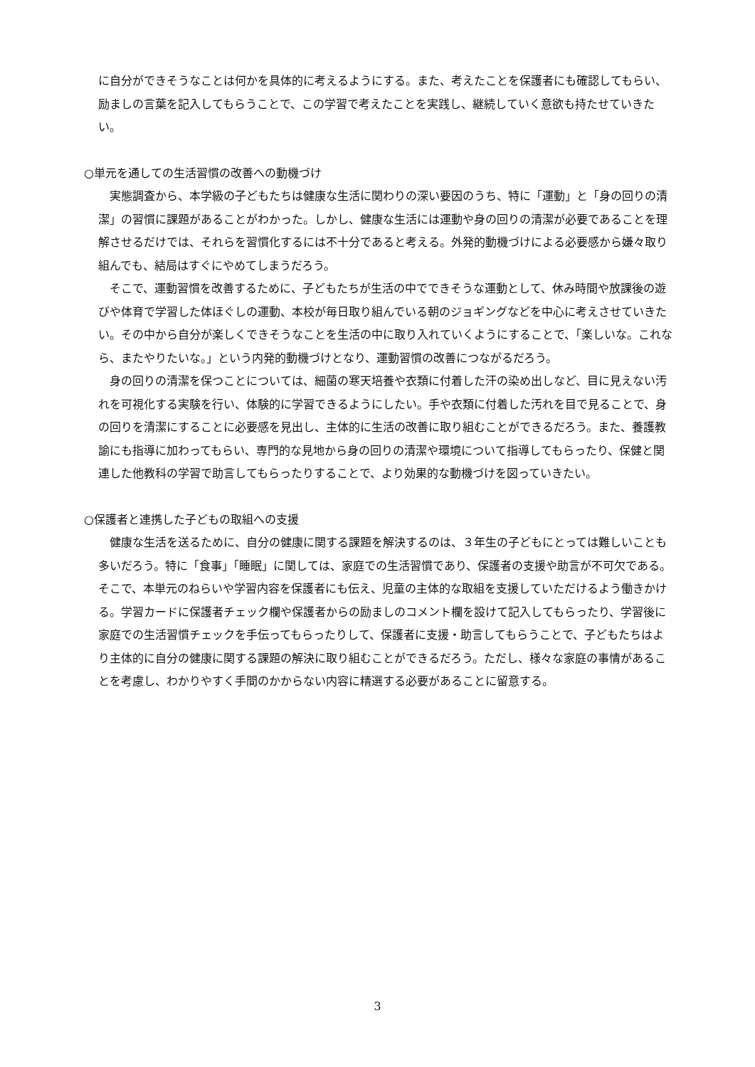に自分ができそうなことは何かを具体的に考えるようにする。また、考えたことを保護者にも確認してもらい、励ましの言葉を記入してもらうことで、この学習で考えたことを実践し、継続していく意欲も持たせていきたい。
○単元を通しての生活習慣の改善への動機づけ
実態調査から、本学級の子どもたちは健康な生活に関わりの深い要因のうち、特に「運動」と「身の回りの清潔」の習慣に課題があることがわかった。しかし、健康な生活には運動や身の回りの清潔が必要であることを理解させるだけでは、それらを習慣化するには不十分であると考える。外発的動機づけによる必要感から嫌々取り組んでも、結局はすぐにやめてしまうだろう。
そこで、運動習慣を改善するために、子どもたちが生活の中でできそうな運動として、休み時間や放課後の遊びや体育で学習した体ほぐしの運動、本校が毎日取り組んでいる朝のジョギングなどを中心に考えさせていきたい。その中から自分が楽しくできそうなことを生活の中に取り入れていくようにすることで、「楽しいな。これなら、またやりたいな。」という内発的動機づけとなり、運動習慣の改善につながるだろう。
身の回りの清潔を保つことについては、細菌の寒天培養や衣類に付着した汗の染め出しなど、目に見えない汚れを可視化する実験を行い、体験的に学習できるようにしたい。手や衣類に付着した汚れを目で見ることで、身の回りを清潔にすることに必要感を見出し、主体的に生活の改善に取り組むことができるだろう。また、養護教諭にも指導に加わってもらい、専門的な見地から身の回りの清潔や環境について指導してもらったり、保健と関連した他教科の学習で助言してもらったりすることで、より効果的な動機づけを図っていきたい。
○保護者と連携した子どもの取組への支援
健康な生活を送るために、自分の健康に関する課題を解決するのは、３年生の子どもにとっては難しいことも多いだろう。特に「食事」「睡眠」に関しては、家庭での生活習慣であり、保護者の支援や助言が不可欠である。そこで、本単元のねらいや学習内容を保護者にも伝え、児童の主体的な取組を支援していただけるよう働きかける。学習カードに保護者チェック欄や保護者からの励ましのコメント欄を設けて記入してもらったり、学習後に家庭での生活習慣チェックを手伝ってもらったりして、保護者に支援・助言してもらうことで、子どもたちはより主体的に自分の健康に関する課題の解決に取り組むことができるだろう。ただし、様々な家庭の事情があることを考慮し、わかりやすく手間のかからない内容に精選する必要があることに留意する。
3